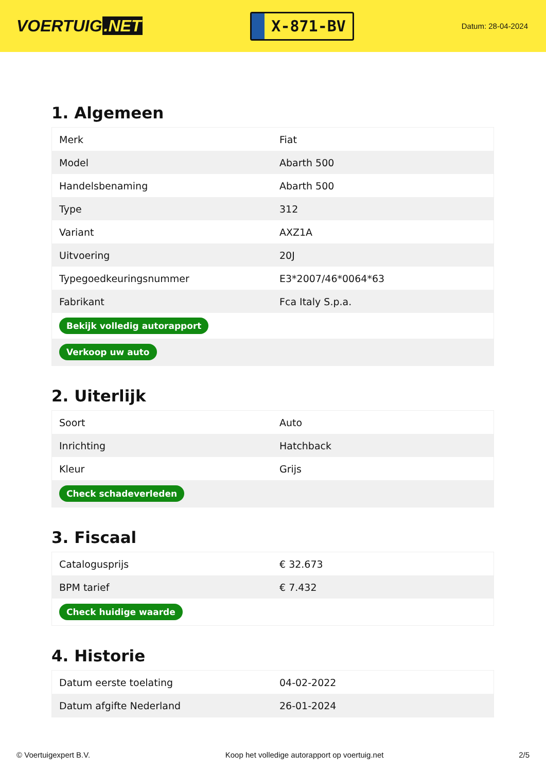VOERTUIG.NET
X-871-BV
Datum: 28-04-2024
1. Algemeen
| Merk | Fiat |
| Model | Abarth 500 |
| Handelsbenaming | Abarth 500 |
| Type | 312 |
| Variant | AXZ1A |
| Uitvoering | 20J |
| Typegoedkeuringsnummer | E3*2007/46*0064*63 |
| Fabrikant | Fca Italy S.p.a. |
| Bekijk volledig autorapport | |
| Verkoop uw auto | |
2. Uiterlijk
| Soort | Auto |
| Inrichting | Hatchback |
| Kleur | Grijs |
| Check schadeverleden | |
3. Fiscaal
| Catalogusprijs | € 32.673 |
| BPM tarief | € 7.432 |
| Check huidige waarde | |
4. Historie
| Datum eerste toelating | 04-02-2022 |
| Datum afgifte Nederland | 26-01-2024 |
© Voertuigexpert B.V. Koop het volledige autorapport op voertuig.net 2/5